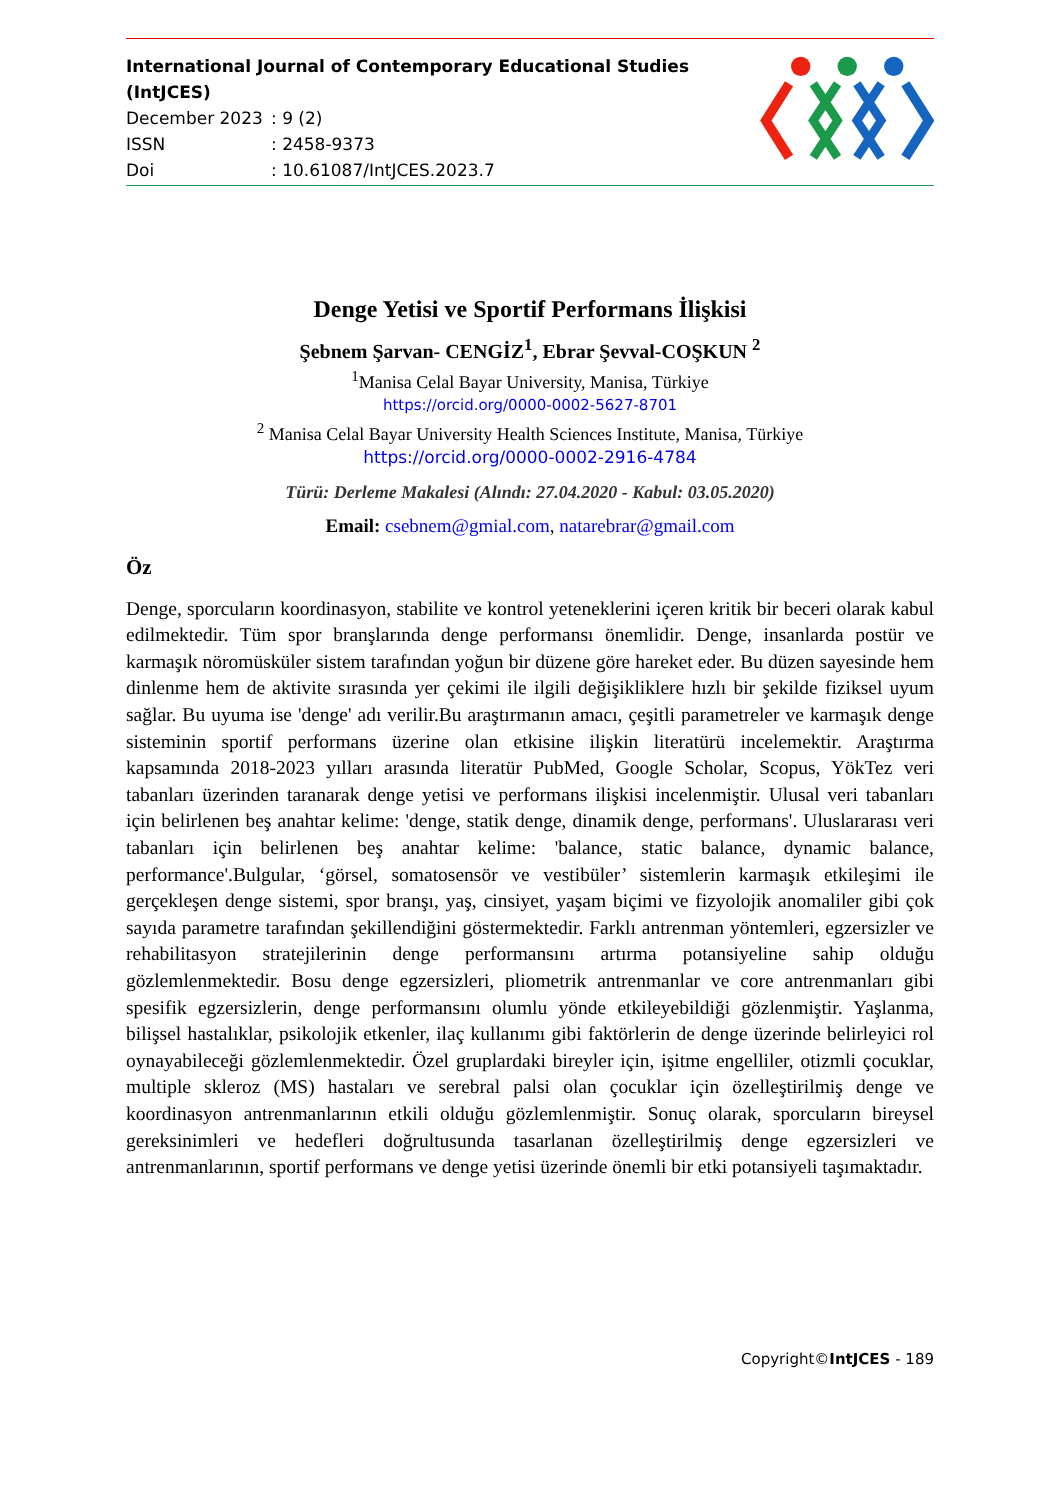International Journal of Contemporary Educational Studies (IntJCES)
December 2023: 9 (2)
ISSN: 2458-9373
Doi: 10.61087/IntJCES.2023.7
Denge Yetisi ve Sportif Performans İlişkisi
Şebnem Şarvan- CENGİZ<sup>1</sup>, Ebrar Şevval-COŞKUN <sup>2</sup>
<sup>1</sup> Manisa Celal Bayar University, Manisa, Türkiye
https://orcid.org/0000-0002-5627-8701
<sup>2</sup> Manisa Celal Bayar University Health Sciences Institute, Manisa, Türkiye
https://orcid.org/0000-0002-2916-4784
Türü: Derleme Makalesi (Alındı: 27.04.2020 - Kabul: 03.05.2020)
Email: csebnem@gmial.com, natarebrar@gmail.com
Öz
Denge, sporcuların koordinasyon, stabilite ve kontrol yeteneklerini içeren kritik bir beceri olarak kabul edilmektedir. Tüm spor branşlarında denge performansı önemlidir. Denge, insanlarda postür ve karmaşık nöromüsküler sistem tarafından yoğun bir düzene göre hareket eder. Bu düzen sayesinde hem dinlenme hem de aktivite sırasında yer çekimi ile ilgili değişikliklere hızlı bir şekilde fiziksel uyum sağlar. Bu uyuma ise 'denge' adı verilir.Bu araştırmanın amacı, çeşitli parametreler ve karmaşık denge sisteminin sportif performans üzerine olan etkisine ilişkin literatürü incelemektir. Araştırma kapsamında 2018-2023 yılları arasında literatür PubMed, Google Scholar, Scopus, YökTez veri tabanları üzerinden taranarak denge yetisi ve performans ilişkisi incelenmiştir. Ulusal veri tabanları için belirlenen beş anahtar kelime: 'denge, statik denge, dinamik denge, performans'. Uluslararası veri tabanları için belirlenen beş anahtar kelime: 'balance, static balance, dynamic balance, performance'.Bulgular, ‘görsel, somatosensör ve vestibüler’ sistemlerin karmaşık etkileşimi ile gerçekleşen denge sistemi, spor branşı, yaş, cinsiyet, yaşam biçimi ve fizyolojik anomaliler gibi çok sayıda parametre tarafından şekillendiğini göstermektedir. Farklı antrenman yöntemleri, egzersizler ve rehabilitasyon stratejilerinin denge performansını artırma potansiyeline sahip olduğu gözlemlenmektedir. Bosu denge egzersizleri, pliometrik antrenmanlar ve core antrenmanları gibi spesifik egzersizlerin, denge performansını olumlu yönde etkileyebildiği gözlenmiştir. Yaşlanma, bilişsel hastalıklar, psikolojik etkenler, ilaç kullanımı gibi faktörlerin de denge üzerinde belirleyici rol oynayabileceği gözlemlenmektedir. Özel gruplardaki bireyler için, işitme engelliler, otizmli çocuklar, multiple skleroz (MS) hastaları ve serebral palsi olan çocuklar için özelleştirilmiş denge ve koordinasyon antrenmanlarının etkili olduğu gözlemlenmiştir. Sonuç olarak, sporcuların bireysel gereksinimleri ve hedefleri doğrultusunda tasarlanan özelleştirilmiş denge egzersizleri ve antrenmanlarının, sportif performans ve denge yetisi üzerinde önemli bir etki potansiyeli taşımaktadır.
Copyright©IntJCES - 189